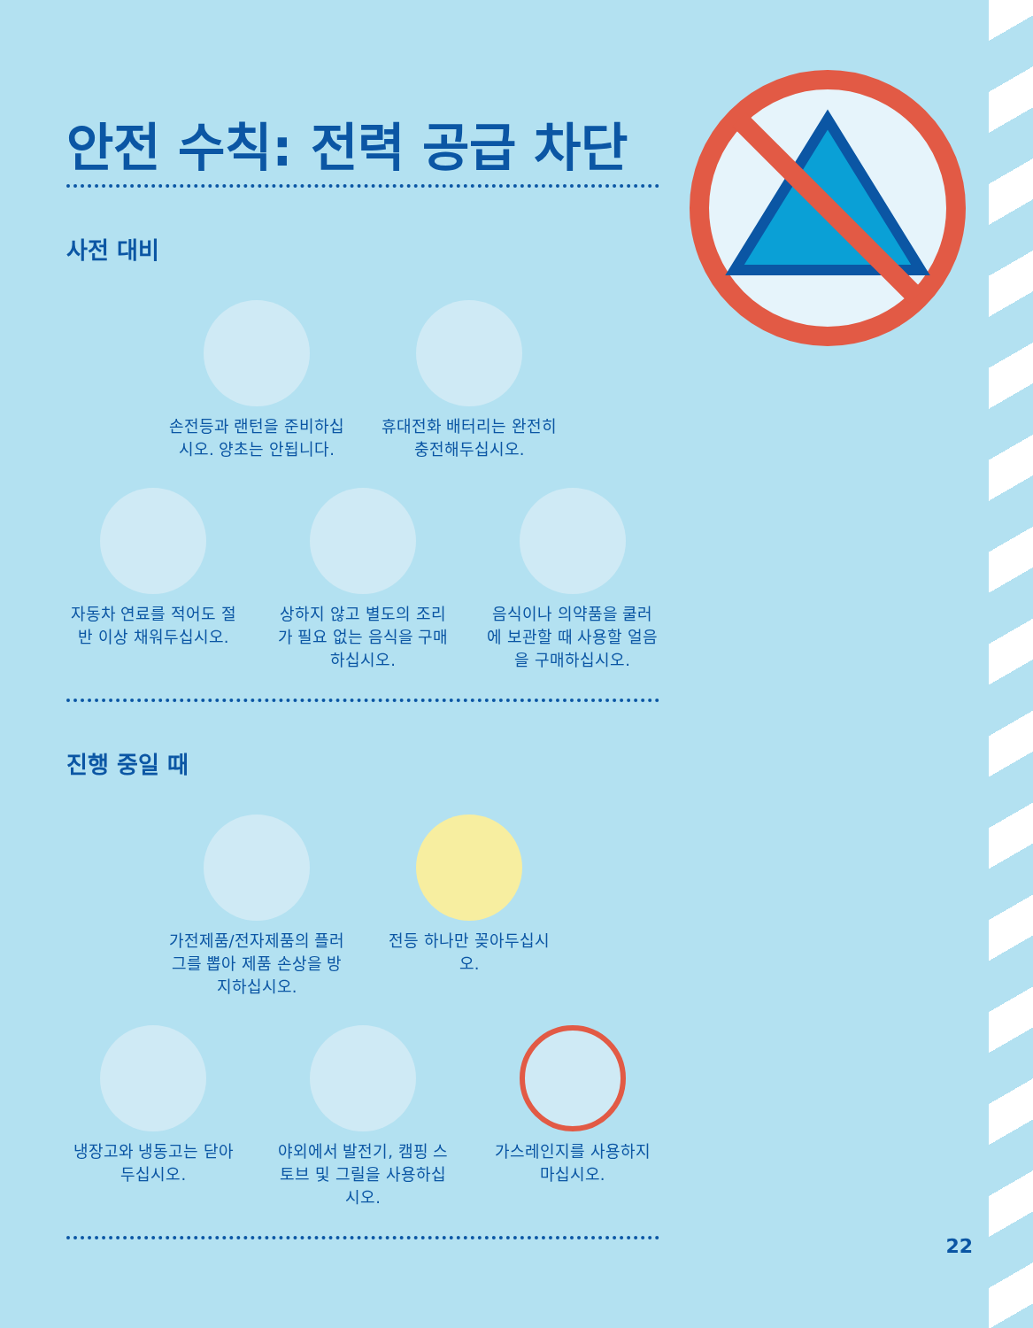안전 수칙: 전력 공급 차단
사전 대비
손전등과 랜턴을 준비하십시오. 양초는 안됩니다.
휴대전화 배터리는 완전히 충전해두십시오.
자동차 연료를 적어도 절반 이상 채워두십시오.
상하지 않고 별도의 조리가 필요 없는 음식을 구매하십시오.
음식이나 의약품을 쿨러에 보관할 때 사용할 얼음을 구매하십시오.
진행 중일 때
가전제품/전자제품의 플러그를 뽑아 제품 손상을 방지하십시오.
전등 하나만 꽂아두십시오.
냉장고와 냉동고는 닫아두십시오.
야외에서 발전기, 캠핑 스토브 및 그릴을 사용하십시오.
가스레인지를 사용하지 마십시오.
22